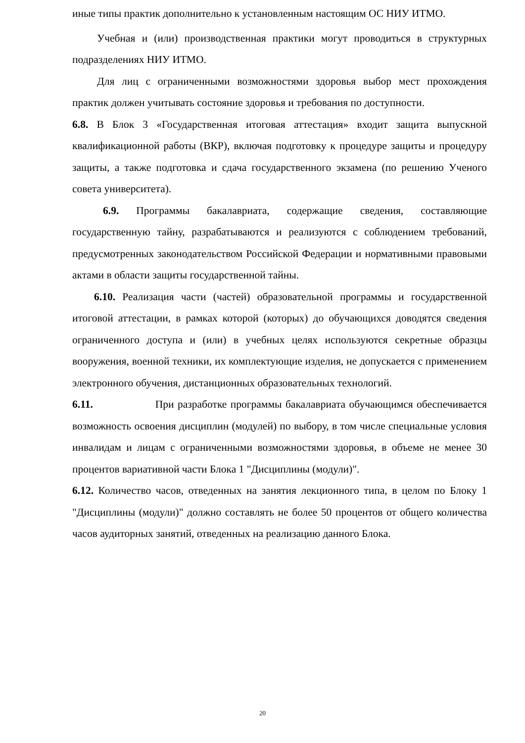иные типы практик дополнительно к установленным настоящим ОС НИУ ИТМО.
Учебная и (или) производственная практики могут проводиться в структурных подразделениях НИУ ИТМО.
Для лиц с ограниченными возможностями здоровья выбор мест прохождения практик должен учитывать состояние здоровья и требования по доступности.
6.8. В Блок 3 «Государственная итоговая аттестация» входит защита выпускной квалификационной работы (ВКР), включая подготовку к процедуре защиты и процедуру защиты, а также подготовка и сдача государственного экзамена (по решению Ученого совета университета).
6.9. Программы бакалавриата, содержащие сведения, составляющие государственную тайну, разрабатываются и реализуются с соблюдением требований, предусмотренных законодательством Российской Федерации и нормативными правовыми актами в области защиты государственной тайны.
6.10. Реализация части (частей) образовательной программы и государственной итоговой аттестации, в рамках которой (которых) до обучающихся доводятся сведения ограниченного доступа и (или) в учебных целях используются секретные образцы вооружения, военной техники, их комплектующие изделия, не допускается с применением электронного обучения, дистанционных образовательных технологий.
6.11. При разработке программы бакалавриата обучающимся обеспечивается возможность освоения дисциплин (модулей) по выбору, в том числе специальные условия инвалидам и лицам с ограниченными возможностями здоровья, в объеме не менее 30 процентов вариативной части Блока 1 "Дисциплины (модули)".
6.12. Количество часов, отведенных на занятия лекционного типа, в целом по Блоку 1 "Дисциплины (модули)" должно составлять не более 50 процентов от общего количества часов аудиторных занятий, отведенных на реализацию данного Блока.
20